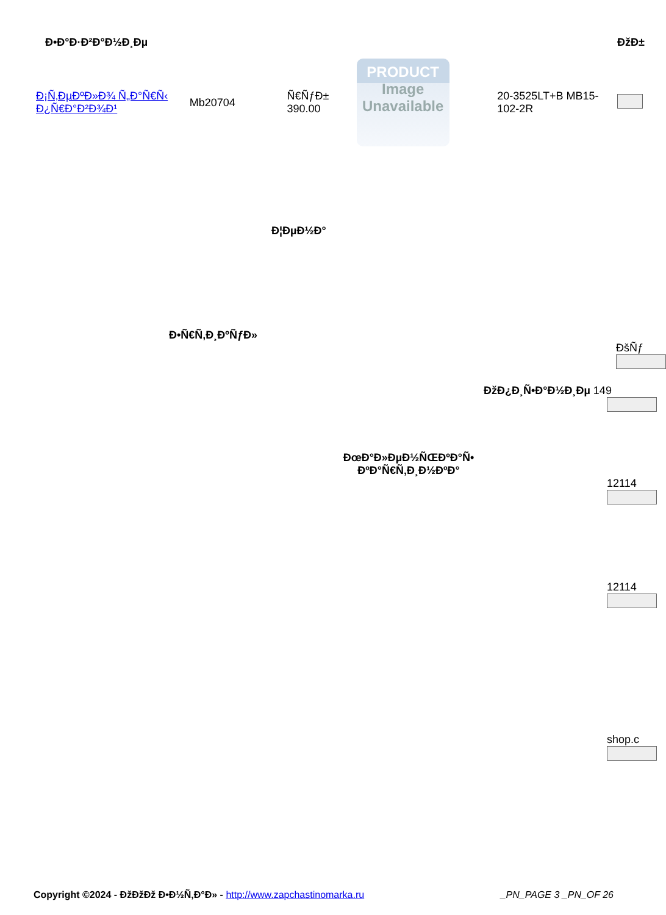| Ð•Ð°Ð·Ð²Ð°Ð½Ð¸Ðµ | | | | | ÐžÐ± |
| --- | --- | --- | --- | --- | --- |
| Ð¡Ñ‚ÐµÐºÐ»Ð¾ Ñ„Ð°Ñ€Ñ‹ Ð¿Ñ€Ð°Ð²Ð¾Ð¹ | Mb20704 | Ñ€ÑƒÐ± 390.00 | PRODUCT Image Unavailable | 20-3525LT+B MB15-102-2R | |
Ð¦ÐµÐ½Ð°
Ð•Ñ€Ñ‚Ð¸ÐºÑƒÐ»
ÐšÑƒ
ÐžÐ¿Ð¸Ñ•Ð°Ð½Ð¸Ðµ 149
ÐœÐ°Ð»ÐµÐ½ÑŒÐºÐ°Ñ• ÐºÐ°Ñ€Ñ‚Ð¸Ð½ÐºÐ°
12114
12114
shop.c
Copyright ©2024 - ÐžÐžÐž Ð•Ð½Ñ‚Ð°Ð» - http://www.zapchastinomarka.ru _PN_PAGE 3 _PN_OF 26